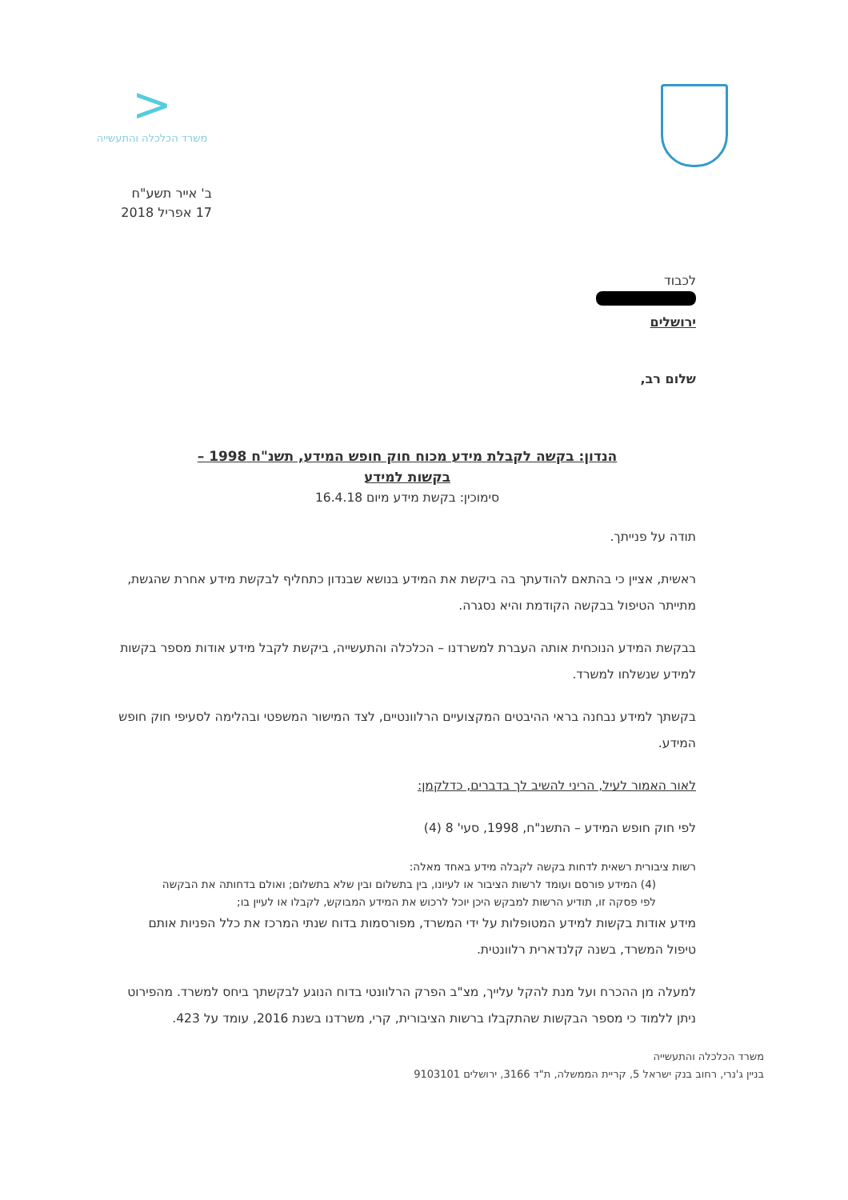<
משרד הכלכלה והתעשייה
ב' אייר תשע"ח
17 אפריל 2018
לכבוד
ירושלים
שלום רב,
הנדון: בקשה לקבלת מידע מכוח חוק חופש המידע, תשנ"ח 1998 –
בקשות למידע
סימוכין: בקשת מידע מיום 16.4.18
תודה על פנייתך.
ראשית, אציין כי בהתאם להודעתך בה ביקשת את המידע בנושא שבנדון כתחליף לבקשת מידע אחרת שהגשת, מתייתר הטיפול בבקשה הקודמת והיא נסגרה.
בבקשת המידע הנוכחית אותה העברת למשרדנו – הכלכלה והתעשייה, ביקשת לקבל מידע אודות מספר בקשות למידע שנשלחו למשרד.
בקשתך למידע נבחנה בראי ההיבטים המקצועיים הרלוונטיים, לצד המישור המשפטי ובהלימה לסעיפי חוק חופש המידע.
לאור האמור לעיל, הריני להשיב לך בדברים, כדלקמן:
לפי חוק חופש המידע – התשנ"ח, 1998, סעי' 8 (4)
רשות ציבורית רשאית לדחות בקשה לקבלה מידע באחד מאלה:
(4) המידע פורסם ועומד לרשות הציבור או לעיונו, בין בתשלום ובין שלא בתשלום; ואולם בדחותה את הבקשה לפי פסקה זו, תודיע הרשות למבקש היכן יוכל לרכוש את המידע המבוקש, לקבלו או לעיין בו;
מידע אודות בקשות למידע המטופלות על ידי המשרד, מפורסמות בדוח שנתי המרכז את כלל הפניות אותם טיפול המשרד, בשנה קלנדארית רלוונטית.
למעלה מן ההכרח ועל מנת להקל עלייך, מצ"ב הפרק הרלוונטי בדוח הנוגע לבקשתך ביחס למשרד. מהפירוט ניתן ללמוד כי מספר הבקשות שהתקבלו ברשות הציבורית, קרי, משרדנו בשנת 2016, עומד על 423.
משרד הכלכלה והתעשייה
בניין ג'נרי, רחוב בנק ישראל 5, קריית הממשלה, ת"ד 3166, ירושלים 9103101